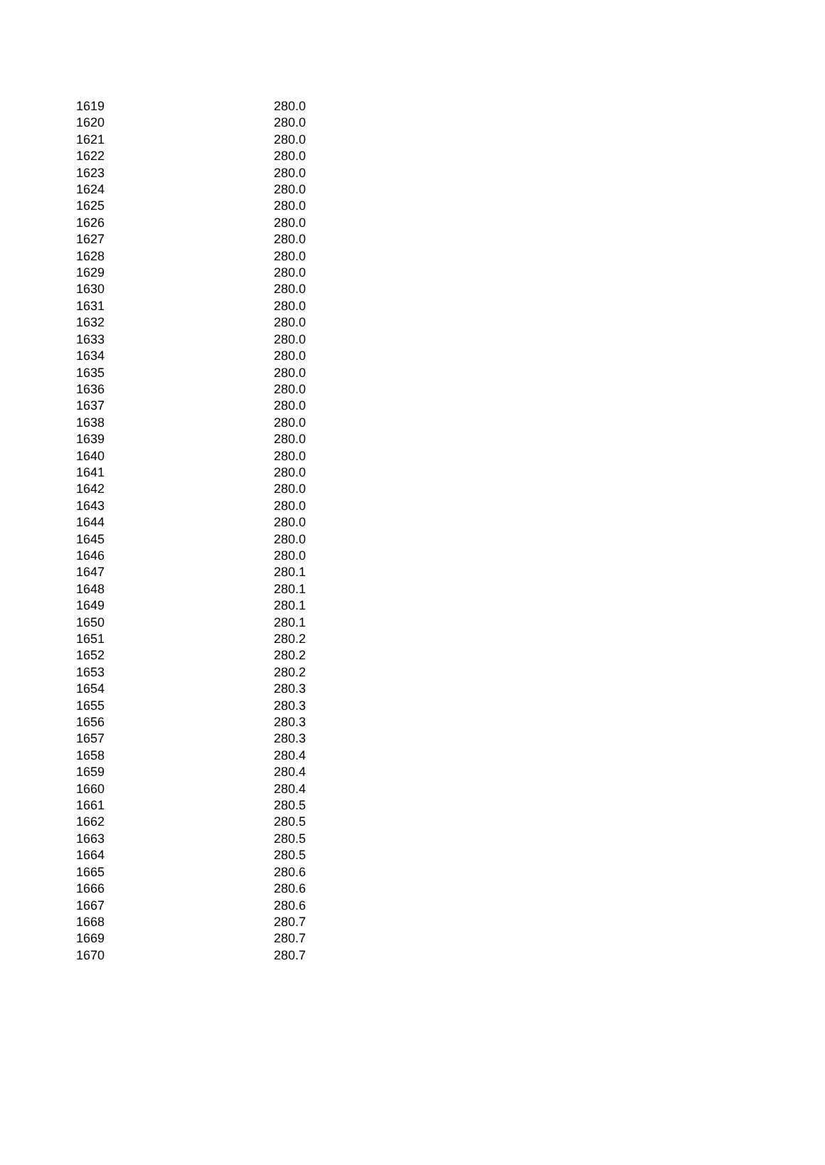| 1619 | 280.0 |
| 1620 | 280.0 |
| 1621 | 280.0 |
| 1622 | 280.0 |
| 1623 | 280.0 |
| 1624 | 280.0 |
| 1625 | 280.0 |
| 1626 | 280.0 |
| 1627 | 280.0 |
| 1628 | 280.0 |
| 1629 | 280.0 |
| 1630 | 280.0 |
| 1631 | 280.0 |
| 1632 | 280.0 |
| 1633 | 280.0 |
| 1634 | 280.0 |
| 1635 | 280.0 |
| 1636 | 280.0 |
| 1637 | 280.0 |
| 1638 | 280.0 |
| 1639 | 280.0 |
| 1640 | 280.0 |
| 1641 | 280.0 |
| 1642 | 280.0 |
| 1643 | 280.0 |
| 1644 | 280.0 |
| 1645 | 280.0 |
| 1646 | 280.0 |
| 1647 | 280.1 |
| 1648 | 280.1 |
| 1649 | 280.1 |
| 1650 | 280.1 |
| 1651 | 280.2 |
| 1652 | 280.2 |
| 1653 | 280.2 |
| 1654 | 280.3 |
| 1655 | 280.3 |
| 1656 | 280.3 |
| 1657 | 280.3 |
| 1658 | 280.4 |
| 1659 | 280.4 |
| 1660 | 280.4 |
| 1661 | 280.5 |
| 1662 | 280.5 |
| 1663 | 280.5 |
| 1664 | 280.5 |
| 1665 | 280.6 |
| 1666 | 280.6 |
| 1667 | 280.6 |
| 1668 | 280.7 |
| 1669 | 280.7 |
| 1670 | 280.7 |